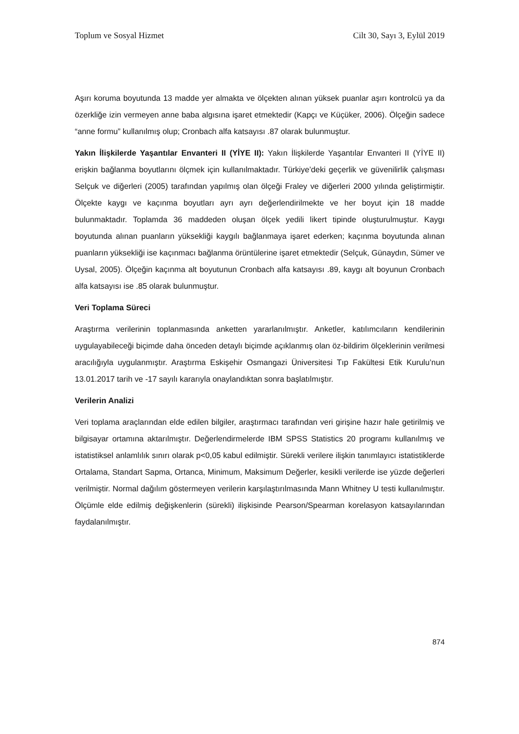Toplum ve Sosyal Hizmet Cilt 30, Sayı 3, Eylül 2019
Aşırı koruma boyutunda 13 madde yer almakta ve ölçekten alınan yüksek puanlar aşırı kontrolcü ya da özerkliğe izin vermeyen anne baba algısına işaret etmektedir (Kapçı ve Küçüker, 2006). Ölçeğin sadece “anne formu” kullanılmış olup; Cronbach alfa katsayısı .87 olarak bulunmuştur.
Yakın İlişkilerde Yaşantılar Envanteri II (YİYE II): Yakın İlişkilerde Yaşantılar Envanteri II (YİYE II) erişkin bağlanma boyutlarını ölçmek için kullanılmaktadır. Türkiye’deki geçerlik ve güvenilirlik çalışması Selçuk ve diğerleri (2005) tarafından yapılmış olan ölçeği Fraley ve diğerleri 2000 yılında geliştirmiştir. Ölçekte kaygı ve kaçınma boyutları ayrı ayrı değerlendirilmekte ve her boyut için 18 madde bulunmaktadır. Toplamda 36 maddeden oluşan ölçek yedili likert tipinde oluşturulmuştur. Kaygı boyutunda alınan puanların yüksekliği kaygılı bağlanmaya işaret ederken; kaçınma boyutunda alınan puanların yüksekliği ise kaçınmacı bağlanma örüntülerine işaret etmektedir (Selçuk, Günaydın, Sümer ve Uysal, 2005). Ölçeğin kaçınma alt boyutunun Cronbach alfa katsayısı .89, kaygı alt boyunun Cronbach alfa katsayısı ise .85 olarak bulunmuştur.
Veri Toplama Süreci
Araştırma verilerinin toplanmasında anketten yararlanılmıştır. Anketler, katılımcıların kendilerinin uygulayabileceği biçimde daha önceden detaylı biçimde açıklanmış olan öz-bildirim ölçeklerinin verilmesi aracılığıyla uygulanmıştır. Araştırma Eskişehir Osmangazi Üniversitesi Tıp Fakültesi Etik Kurulu’nun 13.01.2017 tarih ve -17 sayılı kararıyla onaylandıktan sonra başlatılmıştır.
Verilerin Analizi
Veri toplama araçlarından elde edilen bilgiler, araştırmacı tarafından veri girişine hazır hale getirilmiş ve bilgisayar ortamına aktarılmıştır. Değerlendirmelerde IBM SPSS Statistics 20 programı kullanılmış ve istatistiksel anlamlılık sınırı olarak p<0,05 kabul edilmiştir. Sürekli verilere ilişkin tanımlayıcı istatistiklerde Ortalama, Standart Sapma, Ortanca, Minimum, Maksimum Değerler, kesikli verilerde ise yüzde değerleri verilmiştir. Normal dağılım göstermeyen verilerin karşılaştırılmasında Mann Whitney U testi kullanılmıştır. Ölçümle elde edilmiş değişkenlerin (sürekli) ilişkisinde Pearson/Spearman korelasyon katsayılarından faydalanılmıştır.
874